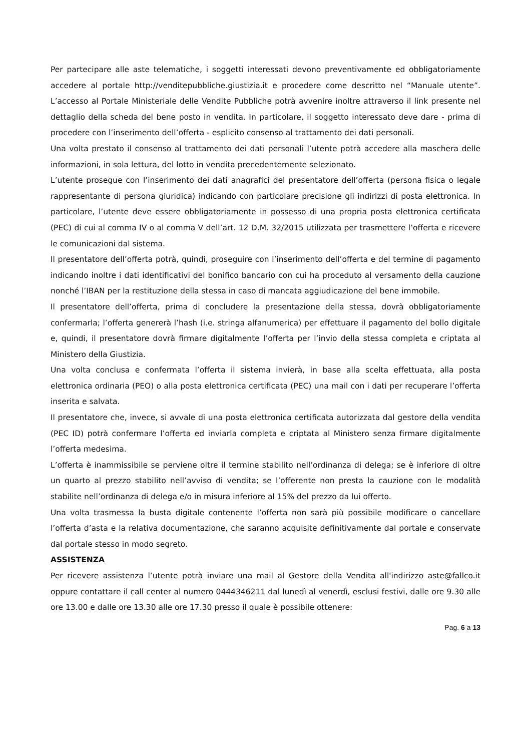Per partecipare alle aste telematiche, i soggetti interessati devono preventivamente ed obbligatoriamente accedere al portale http://venditepubbliche.giustizia.it e procedere come descritto nel “Manuale utente”. L’accesso al Portale Ministeriale delle Vendite Pubbliche potrà avvenire inoltre attraverso il link presente nel dettaglio della scheda del bene posto in vendita. In particolare, il soggetto interessato deve dare - prima di procedere con l’inserimento dell’offerta - esplicito consenso al trattamento dei dati personali.
Una volta prestato il consenso al trattamento dei dati personali l’utente potrà accedere alla maschera delle informazioni, in sola lettura, del lotto in vendita precedentemente selezionato.
L’utente prosegue con l’inserimento dei dati anagrafici del presentatore dell’offerta (persona fisica o legale rappresentante di persona giuridica) indicando con particolare precisione gli indirizzi di posta elettronica. In particolare, l’utente deve essere obbligatoriamente in possesso di una propria posta elettronica certificata (PEC) di cui al comma IV o al comma V dell’art. 12 D.M. 32/2015 utilizzata per trasmettere l’offerta e ricevere le comunicazioni dal sistema.
Il presentatore dell’offerta potrà, quindi, proseguire con l’inserimento dell’offerta e del termine di pagamento indicando inoltre i dati identificativi del bonifico bancario con cui ha proceduto al versamento della cauzione nonché l’IBAN per la restituzione della stessa in caso di mancata aggiudicazione del bene immobile.
Il presentatore dell’offerta, prima di concludere la presentazione della stessa, dovrà obbligatoriamente confermarla; l’offerta genererà l’hash (i.e. stringa alfanumerica) per effettuare il pagamento del bollo digitale e, quindi, il presentatore dovrà firmare digitalmente l’offerta per l’invio della stessa completa e criptata al Ministero della Giustizia.
Una volta conclusa e confermata l’offerta il sistema invierà, in base alla scelta effettuata, alla posta elettronica ordinaria (PEO) o alla posta elettronica certificata (PEC) una mail con i dati per recuperare l’offerta inserita e salvata.
Il presentatore che, invece, si avvale di una posta elettronica certificata autorizzata dal gestore della vendita (PEC ID) potrà confermare l’offerta ed inviarla completa e criptata al Ministero senza firmare digitalmente l’offerta medesima.
L’offerta è inammissibile se perviene oltre il termine stabilito nell’ordinanza di delega; se è inferiore di oltre un quarto al prezzo stabilito nell’avviso di vendita; se l’offerente non presta la cauzione con le modalità stabilite nell’ordinanza di delega e/o in misura inferiore al 15% del prezzo da lui offerto.
Una volta trasmessa la busta digitale contenente l’offerta non sarà più possibile modificare o cancellare l’offerta d’asta e la relativa documentazione, che saranno acquisite definitivamente dal portale e conservate dal portale stesso in modo segreto.
ASSISTENZA
Per ricevere assistenza l’utente potrà inviare una mail al Gestore della Vendita all'indirizzo aste@fallco.it oppure contattare il call center al numero 0444346211 dal lunedì al venerdì, esclusi festivi, dalle ore 9.30 alle ore 13.00 e dalle ore 13.30 alle ore 17.30 presso il quale è possibile ottenere:
Pag. 6 a 13